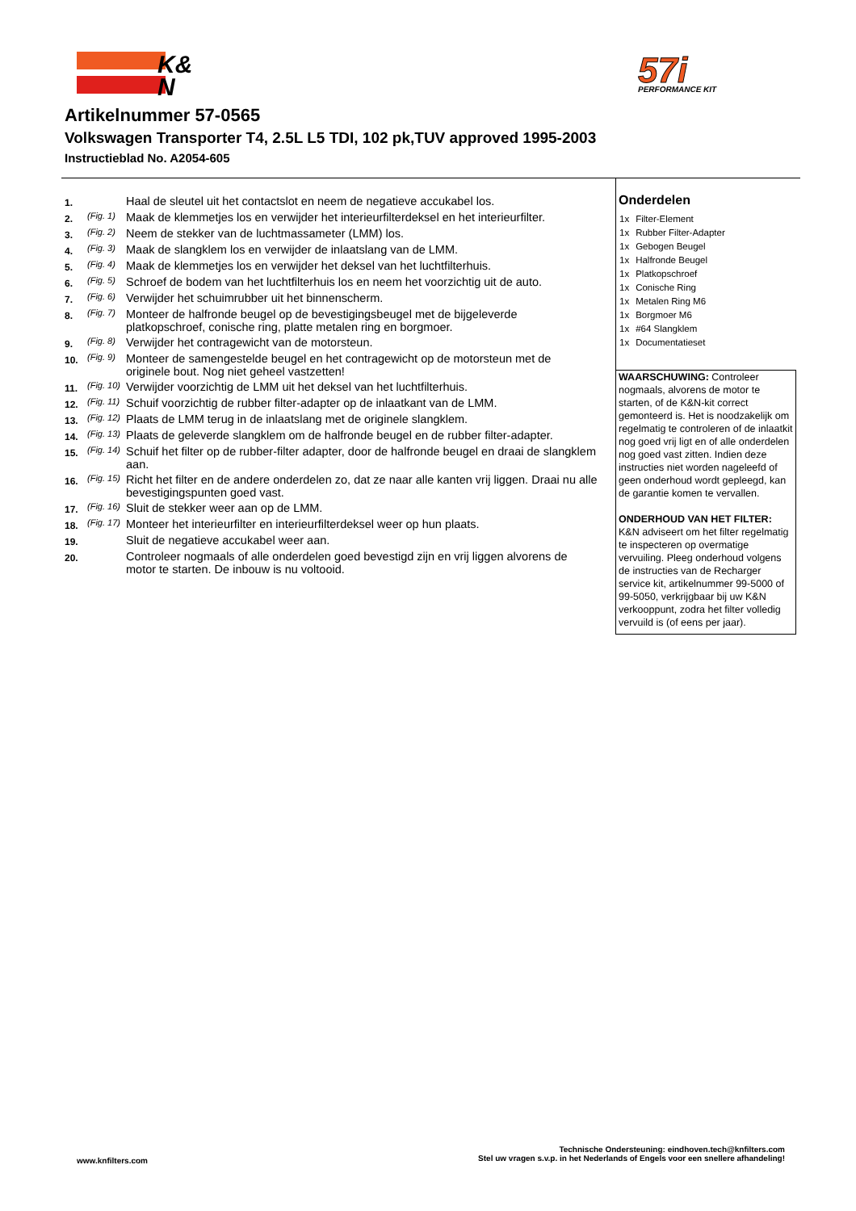K&
N
57i
PERFORMANCE KIT
Artikelnummer 57-0565
Volkswagen Transporter T4, 2.5L L5 TDI, 102 pk,TUV approved 1995-2003
Instructieblad No. A2054-605
| 1. | | Haal de sleutel uit het contactslot en neem de negatieve accukabel los. |
| 2. | (Fig. 1) | Maak de klemmetjes los en verwijder het interieurfilterdeksel en het interieurfilter. |
| 3. | (Fig. 2) | Neem de stekker van de luchtmassameter (LMM) los. |
| 4. | (Fig. 3) | Maak de slangklem los en verwijder de inlaatslang van de LMM. |
| 5. | (Fig. 4) | Maak de klemmetjes los en verwijder het deksel van het luchtfilterhuis. |
| 6. | (Fig. 5) | Schroef de bodem van het luchtfilterhuis los en neem het voorzichtig uit de auto. |
| 7. | (Fig. 6) | Verwijder het schuimrubber uit het binnenscherm. |
| 8. | (Fig. 7) | Monteer de halfronde beugel op de bevestigingsbeugel met de bijgeleverde platkopschroef, conische ring, platte metalen ring en borgmoer. |
| 9. | (Fig. 8) | Verwijder het contragewicht van de motorsteun. |
| 10. | (Fig. 9) | Monteer de samengestelde beugel en het contragewicht op de motorsteun met de originele bout. Nog niet geheel vastzetten! |
| 11. | (Fig. 10) | Verwijder voorzichtig de LMM uit het deksel van het luchtfilterhuis. |
| 12. | (Fig. 11) | Schuif voorzichtig de rubber filter-adapter op de inlaatkant van de LMM. |
| 13. | (Fig. 12) | Plaats de LMM terug in de inlaatslang met de originele slangklem. |
| 14. | (Fig. 13) | Plaats de geleverde slangklem om de halfronde beugel en de rubber filter-adapter. |
| 15. | (Fig. 14) | Schuif het filter op de rubber-filter adapter, door de halfronde beugel en draai de slangklem aan. |
| 16. | (Fig. 15) | Richt het filter en de andere onderdelen zo, dat ze naar alle kanten vrij liggen. Draai nu alle bevestigingspunten goed vast. |
| 17. | (Fig. 16) | Sluit de stekker weer aan op de LMM. |
| 18. | (Fig. 17) | Monteer het interieurfilter en interieurfilterdeksel weer op hun plaats. |
| 19. | | Sluit de negatieve accukabel weer aan. |
| 20. | | Controleer nogmaals of alle onderdelen goed bevestigd zijn en vrij liggen alvorens de motor te starten. De inbouw is nu voltooid. |
Onderdelen
| 1x | Filter-Element |
| 1x | Rubber Filter-Adapter |
| 1x | Gebogen Beugel |
| 1x | Halfronde Beugel |
| 1x | Platkopschroef |
| 1x | Conische Ring |
| 1x | Metalen Ring M6 |
| 1x | Borgmoer M6 |
| 1x | #64 Slangklem |
| 1x | Documentatieset |
WAARSCHUWING: Controleer nogmaals, alvorens de motor te starten, of de K&N-kit correct gemonteerd is. Het is noodzakelijk om regelmatig te controleren of de inlaatkit nog goed vrij ligt en of alle onderdelen nog goed vast zitten. Indien deze instructies niet worden nageleefd of geen onderhoud wordt gepleegd, kan de garantie komen te vervallen.
ONDERHOUD VAN HET FILTER:
K&N adviseert om het filter regelmatig te inspecteren op overmatige vervuiling. Pleeg onderhoud volgens de instructies van de Recharger service kit, artikelnummer 99-5000 of 99-5050, verkrijgbaar bij uw K&N verkooppunt, zodra het filter volledig vervuild is (of eens per jaar).
www.knfilters.com
Technische Ondersteuning: eindhoven.tech@knfilters.com
Stel uw vragen s.v.p. in het Nederlands of Engels voor een snellere afhandeling!